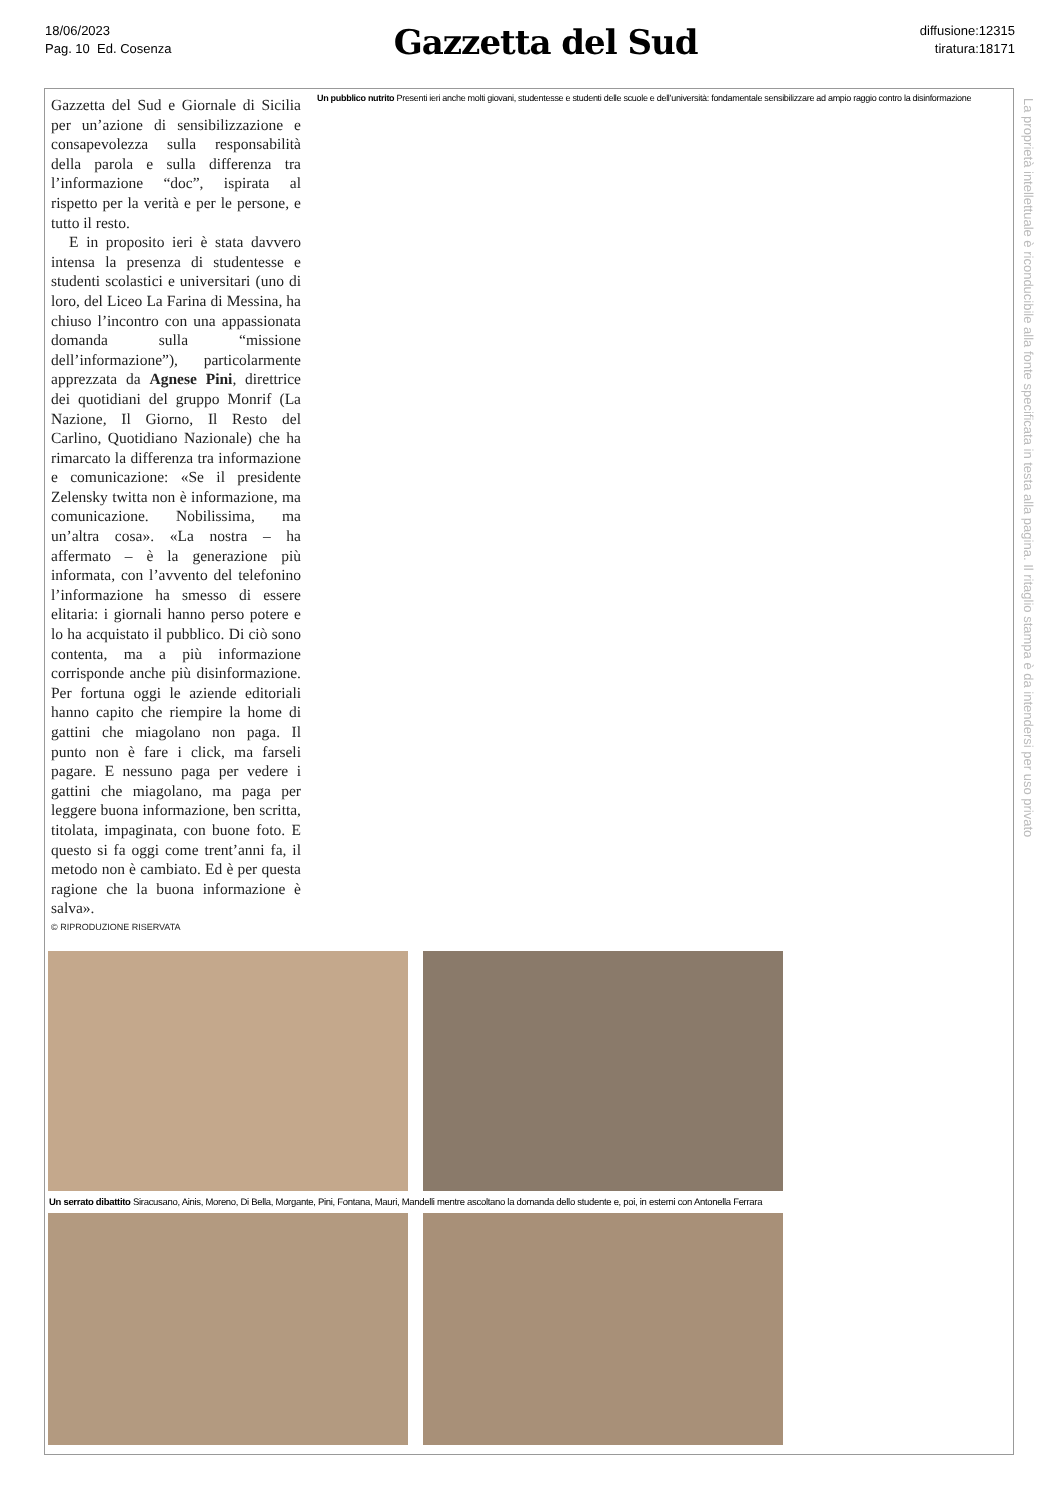18/06/2023
Pag. 10 Ed. Cosenza
Gazzetta del Sud
diffusione:12315
tiratura:18171
Gazzetta del Sud e Giornale di Sicilia per un’azione di sensibilizzazione e consapevolezza sulla responsabilità della parola e sulla differenza tra l’informazione “doc”, ispirata al rispetto per la verità e per le persone, e tutto il resto.
E in proposito ieri è stata davvero intensa la presenza di studentesse e studenti scolastici e universitari (uno di loro, del Liceo La Farina di Messina, ha chiuso l’incontro con una appassionata domanda sulla “missione dell’informazione”), particolarmente apprezzata da Agnese Pini, direttrice dei quotidiani del gruppo Monrif (La Nazione, Il Giorno, Il Resto del Carlino, Quotidiano Nazionale) che ha rimarcato la differenza tra informazione e comunicazione: «Se il presidente Zelensky twitta non è informazione, ma comunicazione. Nobilissima, ma un’altra cosa». «La nostra – ha affermato – è la generazione più informata, con l’avvento del telefonino l’informazione ha smesso di essere elitaria: i giornali hanno perso potere e lo ha acquistato il pubblico. Di ciò sono contenta, ma a più informazione corrisponde anche più disinformazione. Per fortuna oggi le aziende editoriali hanno capito che riempire la home di gattini che miagolano non paga. Il punto non è fare i click, ma farseli pagare. E nessuno paga per vedere i gattini che miagolano, ma paga per leggere buona informazione, ben scritta, titolata, impaginata, con buone foto. E questo si fa oggi come trent’anni fa, il metodo non è cambiato. Ed è per questa ragione che la buona informazione è salva».
© RIPRODUZIONE RISERVATA
Un pubblico nutrito Presenti ieri anche molti giovani, studentesse e studenti delle scuole e dell’università: fondamentale sensibilizzare ad ampio raggio contro la disinformazione
Un serrato dibattito Siracusano, Ainis, Moreno, Di Bella, Morgante, Pini, Fontana, Mauri, Mandelli mentre ascoltano la domanda dello studente e, poi, in esterni con Antonella Ferrara
La proprietà intellettuale è riconducibile alla fonte specificata in testa alla pagina. Il ritaglio stampa è da intendersi per uso privato